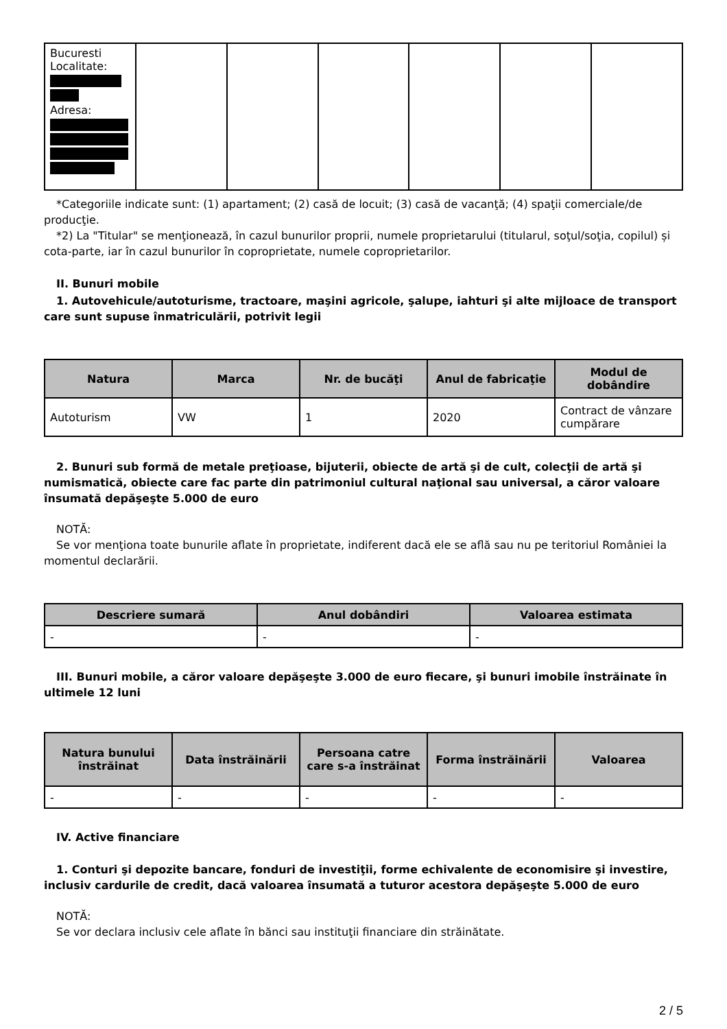| Bucuresti Localitate: Adresa: | | | | | | |
*Categoriile indicate sunt: (1) apartament; (2) casă de locuit; (3) casă de vacanţă; (4) spaţii comerciale/de producţie.
*2) La "Titular" se menţionează, în cazul bunurilor proprii, numele proprietarului (titularul, soţul/soţia, copilul) și cota-parte, iar în cazul bunurilor în coproprietate, numele coproprietarilor.
II. Bunuri mobile
1. Autovehicule/autoturisme, tractoare, maşini agricole, şalupe, iahturi şi alte mijloace de transport care sunt supuse înmatriculării, potrivit legii
| Natura | Marca | Nr. de bucăţi | Anul de fabricaţie | Modul de dobândire |
| --- | --- | --- | --- | --- |
| Autoturism | VW | 1 | 2020 | Contract de vânzare cumpărare |
2. Bunuri sub formă de metale preţioase, bijuterii, obiecte de artă şi de cult, colecţii de artă şi numismatică, obiecte care fac parte din patrimoniul cultural naţional sau universal, a căror valoare însumată depăşeşte 5.000 de euro
NOTĂ:
Se vor menţiona toate bunurile aflate în proprietate, indiferent dacă ele se află sau nu pe teritoriul României la momentul declarării.
| Descriere sumară | Anul dobândiri | Valoarea estimata |
| --- | --- | --- |
| - | - | - |
III. Bunuri mobile, a căror valoare depăşeşte 3.000 de euro fiecare, şi bunuri imobile înstrăinate în ultimele 12 luni
| Natura bunului înstrăinat | Data înstrăinării | Persoana catre care s-a înstrăinat | Forma înstrăinării | Valoarea |
| --- | --- | --- | --- | --- |
| - | - | - | - | - |
IV. Active financiare
1. Conturi şi depozite bancare, fonduri de investiţii, forme echivalente de economisire şi investire, inclusiv cardurile de credit, dacă valoarea însumată a tuturor acestora depăşeşte 5.000 de euro
NOTĂ:
Se vor declara inclusiv cele aflate în bănci sau instituţii financiare din străinătate.
2 / 5